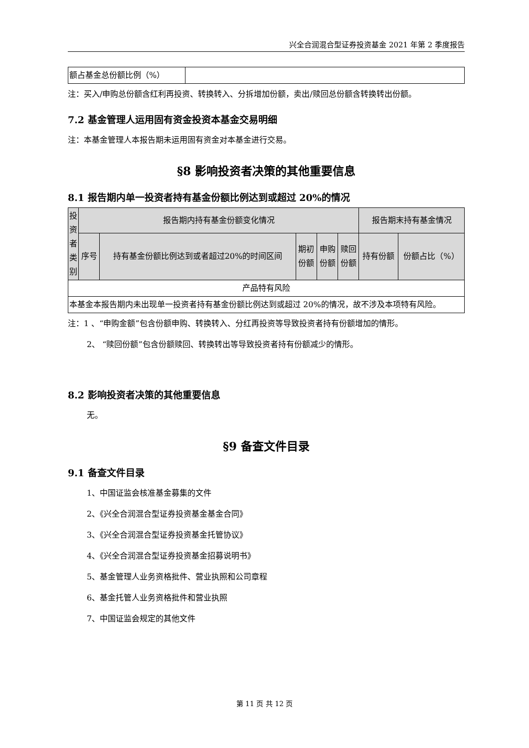兴全合润混合型证券投资基金 2021 年第 2 季度报告
| 额占基金总份额比例（%） | |
注：买入/申购总份额含红利再投资、转换转入、分拆增加份额，卖出/赎回总份额含转换转出份额。
7.2 基金管理人运用固有资金投资本基金交易明细
注：本基金管理人本报告期未运用固有资金对本基金进行交易。
§8 影响投资者决策的其他重要信息
8.1 报告期内单一投资者持有基金份额比例达到或超过 20%的情况
| 投资者类别 | 报告期内持有基金份额变化情况 | | | | | 报告期末持有基金情况 | |
| --- | --- | --- | --- | --- | --- | --- | --- |
| | 序号 | 持有基金份额比例达到或者超过20%的时间区间 | 期初 份额 | 申购 份额 | 赎回 份额 | 持有份额 | 份额占比（%） |
| 产品特有风险 | | | | | | | |
| 本基金本报告期内未出现单一投资者持有基金份额比例达到或超过 20%的情况，故不涉及本项特有风险。 | | | | | | | |
注：1 、“申购金额”包含份额申购、转换转入、分红再投资等导致投资者持有份额增加的情形。
2、 “赎回份额”包含份额赎回、转换转出等导致投资者持有份额减少的情形。
8.2 影响投资者决策的其他重要信息
无。
§9 备查文件目录
9.1 备查文件目录
1、中国证监会核准基金募集的文件
2、《兴全合润混合型证券投资基金基金合同》
3、《兴全合润混合型证券投资基金托管协议》
4、《兴全合润混合型证券投资基金招募说明书》
5、基金管理人业务资格批件、营业执照和公司章程
6、基金托管人业务资格批件和营业执照
7、中国证监会规定的其他文件
第 11 页 共 12 页